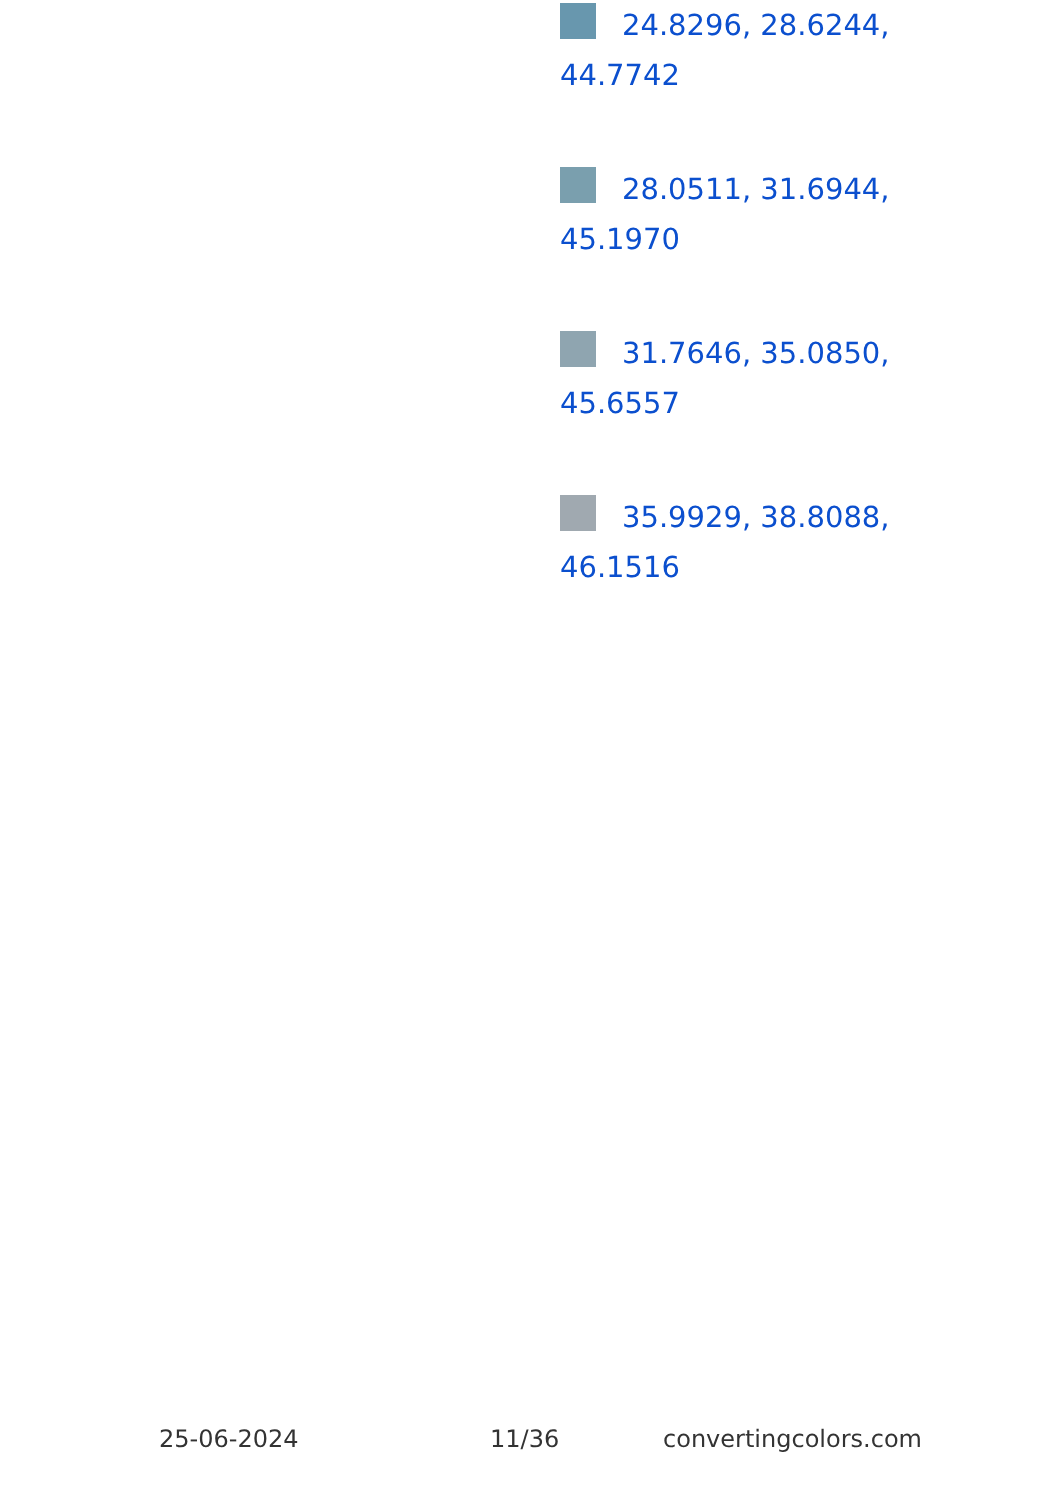24.8296, 28.6244, 44.7742
28.0511, 31.6944, 45.1970
31.7646, 35.0850, 45.6557
35.9929, 38.8088, 46.1516
25-06-2024 11/36 convertingcolors.com